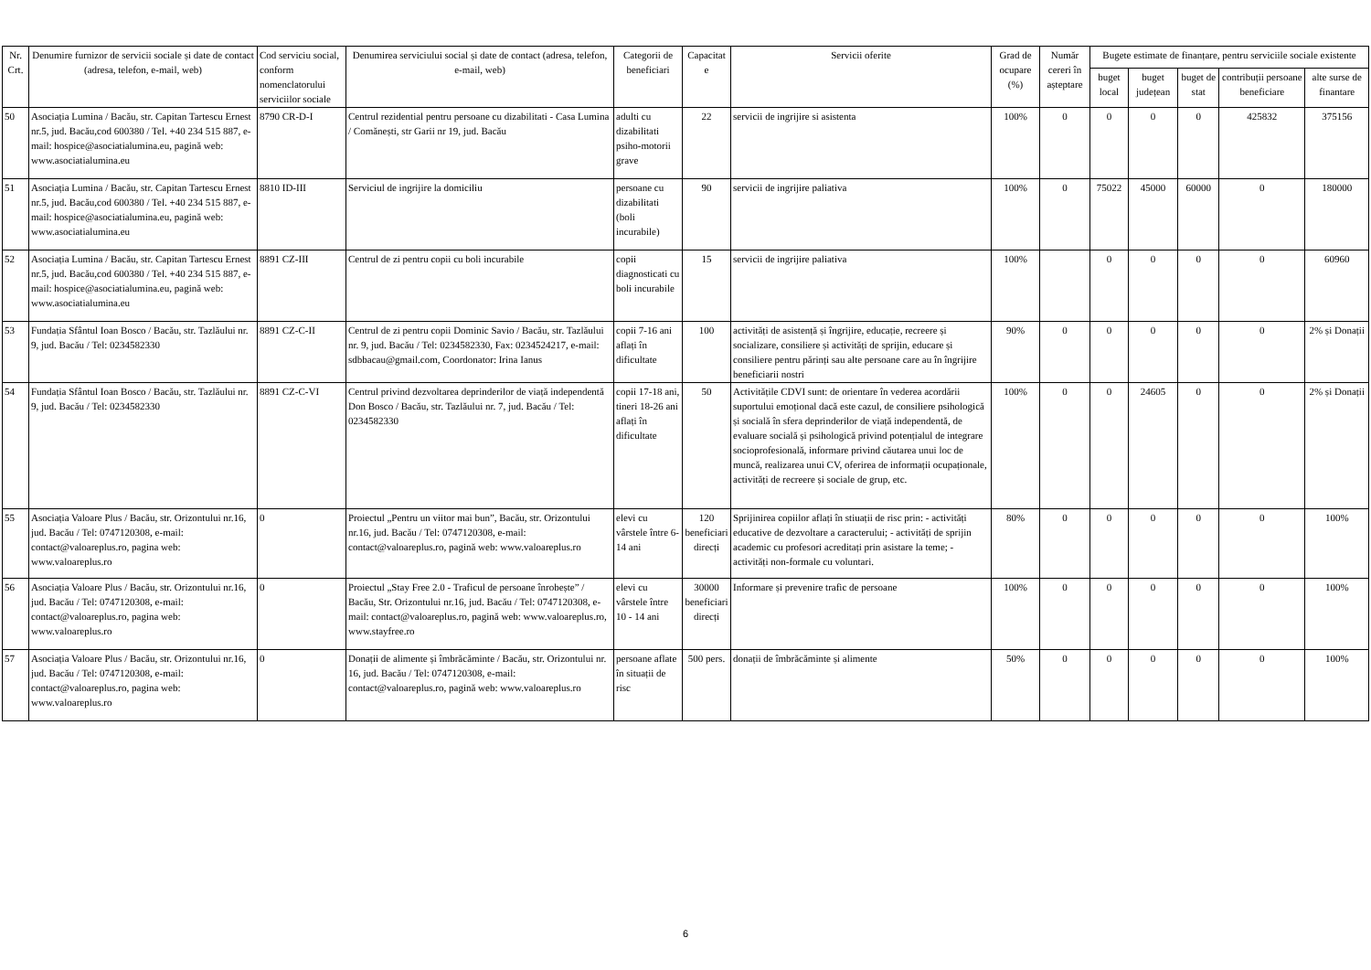| Nr. Crt. | Denumire furnizor de servicii sociale și date de contact (adresa, telefon, e-mail, web) | Cod serviciu social, conform nomenclatorului serviciilor sociale | Denumirea serviciului social și date de contact (adresa, telefon, e-mail, web) | Categorii de beneficiari | Capacitat e | Servicii oferite | Grad de ocupare (%) | Număr cereri în așteptare | Bugete estimate de finanțare, pentru serviciile sociale existente | | | | |
| --- | --- | --- | --- | --- | --- | --- | --- | --- | --- | --- | --- | --- | --- |
| | | | | | | | | | buget local | buget județean | buget de stat | contribuții persoane beneficiare | alte surse de finantare |
| 50 | Asociația Lumina / Bacău, str. Capitan Tartescu Ernest nr.5, jud. Bacău,cod 600380 / Tel. +40 234 515 887, e-mail: hospice@asociatialumina.eu, pagină web: www.asociatialumina.eu | 8790 CR-D-I | Centrul rezidential pentru persoane cu dizabilitati - Casa Lumina / Comănești, str Garii nr 19, jud. Bacău | adulti cu dizabilitati psiho-motorii grave | 22 | servicii de ingrijire si asistenta | 100% | 0 | 0 | 0 | 0 | 425832 | 375156 |
| 51 | Asociația Lumina / Bacău, str. Capitan Tartescu Ernest nr.5, jud. Bacău,cod 600380 / Tel. +40 234 515 887, e-mail: hospice@asociatialumina.eu, pagină web: www.asociatialumina.eu | 8810 ID-III | Serviciul de ingrijire la domiciliu | persoane cu dizabilitati (boli incurabile) | 90 | servicii de ingrijire paliativa | 100% | 0 | 75022 | 45000 | 60000 | 0 | 180000 |
| 52 | Asociația Lumina / Bacău, str. Capitan Tartescu Ernest nr.5, jud. Bacău,cod 600380 / Tel. +40 234 515 887, e-mail: hospice@asociatialumina.eu, pagină web: www.asociatialumina.eu | 8891 CZ-III | Centrul de zi pentru copii cu boli incurabile | copii diagnosticati cu boli incurabile | 15 | servicii de ingrijire paliativa | 100% | | 0 | 0 | 0 | 0 | 60960 |
| 53 | Fundația Sfântul Ioan Bosco / Bacău, str. Tazlăului nr. 9, jud. Bacău / Tel: 0234582330 | 8891 CZ-C-II | Centrul de zi pentru copii Dominic Savio / Bacău, str. Tazlăului nr. 9, jud. Bacău / Tel: 0234582330, Fax: 0234524217, e-mail: sdbbacau@gmail.com, Coordonator: Irina Ianus | copii 7-16 ani aflați în dificultate | 100 | activități de asistență și îngrijire, educație, recreere și socializare, consiliere și activități de sprijin, educare și consiliere pentru părinți sau alte persoane care au în îngrijire beneficiarii nostri | 90% | 0 | 0 | 0 | 0 | 0 | 2% și Donații |
| 54 | Fundația Sfântul Ioan Bosco / Bacău, str. Tazlăului nr. 9, jud. Bacău / Tel: 0234582330 | 8891 CZ-C-VI | Centrul privind dezvoltarea deprinderilor de viață independentă Don Bosco / Bacău, str. Tazlăului nr. 7, jud. Bacău / Tel: 0234582330 | copii 17-18 ani, tineri 18-26 ani aflați în dificultate | 50 | Activitățile CDVI sunt: de orientare în vederea acordării suportului emoțional dacă este cazul, de consiliere psihologică și socială în sfera deprinderilor de viață independentă, de evaluare socială și psihologică privind potențialul de integrare socioprofesională, informare privind căutarea unui loc de muncă, realizarea unui CV, oferirea de informații ocupaționale, activități de recreere și sociale de grup, etc. | 100% | 0 | 0 | 24605 | 0 | 0 | 2% și Donații |
| 55 | Asociația Valoare Plus / Bacău, str. Orizontului nr.16, jud. Bacău / Tel: 0747120308, e-mail: contact@valoareplus.ro, pagina web: www.valoareplus.ro | 0 | Proiectul „Pentru un viitor mai bun”, Bacău, str. Orizontului nr.16, jud. Bacău / Tel: 0747120308, e-mail: contact@valoareplus.ro, pagină web: www.valoareplus.ro | elevi cu vârstele între 6-14 ani | 120 beneficiari direcți | Sprijinirea copiilor aflați în stiuații de risc prin: - activități educative de dezvoltare a caracterului; - activități de sprijin academic cu profesori acreditați prin asistare la teme; - activități non-formale cu voluntari. | 80% | 0 | 0 | 0 | 0 | 0 | 100% |
| 56 | Asociația Valoare Plus / Bacău, str. Orizontului nr.16, jud. Bacău / Tel: 0747120308, e-mail: contact@valoareplus.ro, pagina web: www.valoareplus.ro | 0 | Proiectul „Stay Free 2.0 - Traficul de persoane înrobește” / Bacău, Str. Orizontului nr.16, jud. Bacău / Tel: 0747120308, e-mail: contact@valoareplus.ro, pagină web: www.valoareplus.ro, www.stayfree.ro | elevi cu vârstele între 10 - 14 ani | 30000 beneficiari direcți | Informare și prevenire trafic de persoane | 100% | 0 | 0 | 0 | 0 | 0 | 100% |
| 57 | Asociația Valoare Plus / Bacău, str. Orizontului nr.16, jud. Bacău / Tel: 0747120308, e-mail: contact@valoareplus.ro, pagina web: www.valoareplus.ro | 0 | Donații de alimente și îmbrăcăminte / Bacău, str. Orizontului nr. 16, jud. Bacău / Tel: 0747120308, e-mail: contact@valoareplus.ro, pagină web: www.valoareplus.ro | persoane aflate în situații de risc | 500 pers. | donații de îmbrăcăminte și alimente | 50% | 0 | 0 | 0 | 0 | 0 | 100% |
6